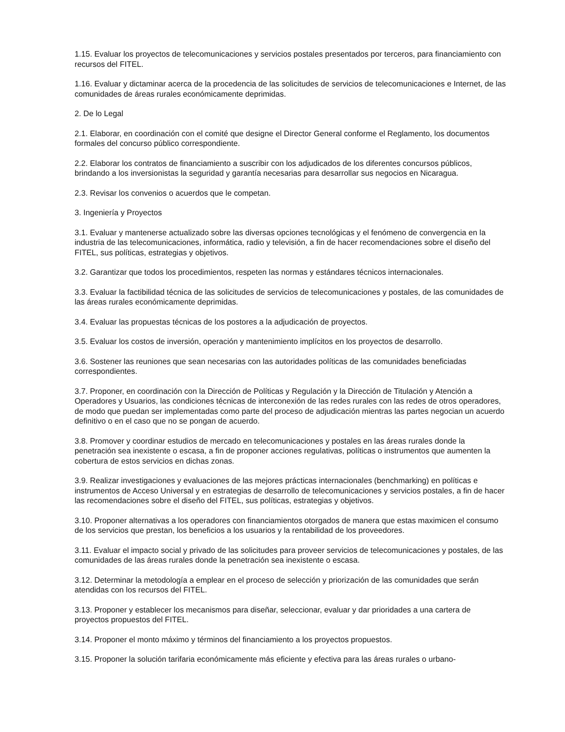1.15. Evaluar los proyectos de telecomunicaciones y servicios postales presentados por terceros, para financiamiento con recursos del FITEL.
1.16. Evaluar y dictaminar acerca de la procedencia de las solicitudes de servicios de telecomunicaciones e Internet, de las comunidades de áreas rurales económicamente deprimidas.
2. De lo Legal
2.1. Elaborar, en coordinación con el comité que designe el Director General conforme el Reglamento, los documentos formales del concurso público correspondiente.
2.2. Elaborar los contratos de financiamiento a suscribir con los adjudicados de los diferentes concursos públicos, brindando a los inversionistas la seguridad y garantía necesarias para desarrollar sus negocios en Nicaragua.
2.3. Revisar los convenios o acuerdos que le competan.
3. Ingeniería y Proyectos
3.1. Evaluar y mantenerse actualizado sobre las diversas opciones tecnológicas y el fenómeno de convergencia en la industria de las telecomunicaciones, informática, radio y televisión, a fin de hacer recomendaciones sobre el diseño del FITEL, sus políticas, estrategias y objetivos.
3.2. Garantizar que todos los procedimientos, respeten las normas y estándares técnicos internacionales.
3.3. Evaluar la factibilidad técnica de las solicitudes de servicios de telecomunicaciones y postales, de las comunidades de las áreas rurales económicamente deprimidas.
3.4. Evaluar las propuestas técnicas de los postores a la adjudicación de proyectos.
3.5. Evaluar los costos de inversión, operación y mantenimiento implícitos en los proyectos de desarrollo.
3.6. Sostener las reuniones que sean necesarias con las autoridades políticas de las comunidades beneficiadas correspondientes.
3.7. Proponer, en coordinación con la Dirección de Políticas y Regulación y la Dirección de Titulación y Atención a Operadores y Usuarios, las condiciones técnicas de interconexión de las redes rurales con las redes de otros operadores, de modo que puedan ser implementadas como parte del proceso de adjudicación mientras las partes negocian un acuerdo definitivo o en el caso que no se pongan de acuerdo.
3.8. Promover y coordinar estudios de mercado en telecomunicaciones y postales en las áreas rurales donde la penetración sea inexistente o escasa, a fin de proponer acciones regulativas, políticas o instrumentos que aumenten la cobertura de estos servicios en dichas zonas.
3.9. Realizar investigaciones y evaluaciones de las mejores prácticas internacionales (benchmarking) en políticas e instrumentos de Acceso Universal y en estrategias de desarrollo de telecomunicaciones y servicios postales, a fin de hacer las recomendaciones sobre el diseño del FITEL, sus políticas, estrategias y objetivos.
3.10. Proponer alternativas a los operadores con financiamientos otorgados de manera que estas maximicen el consumo de los servicios que prestan, los beneficios a los usuarios y la rentabilidad de los proveedores.
3.11. Evaluar el impacto social y privado de las solicitudes para proveer servicios de telecomunicaciones y postales, de las comunidades de las áreas rurales donde la penetración sea inexistente o escasa.
3.12. Determinar la metodología a emplear en el proceso de selección y priorización de las comunidades que serán atendidas con los recursos del FITEL.
3.13. Proponer y establecer los mecanismos para diseñar, seleccionar, evaluar y dar prioridades a una cartera de proyectos propuestos del FITEL.
3.14. Proponer el monto máximo y términos del financiamiento a los proyectos propuestos.
3.15. Proponer la solución tarifaria económicamente más eficiente y efectiva para las áreas rurales o urbano-